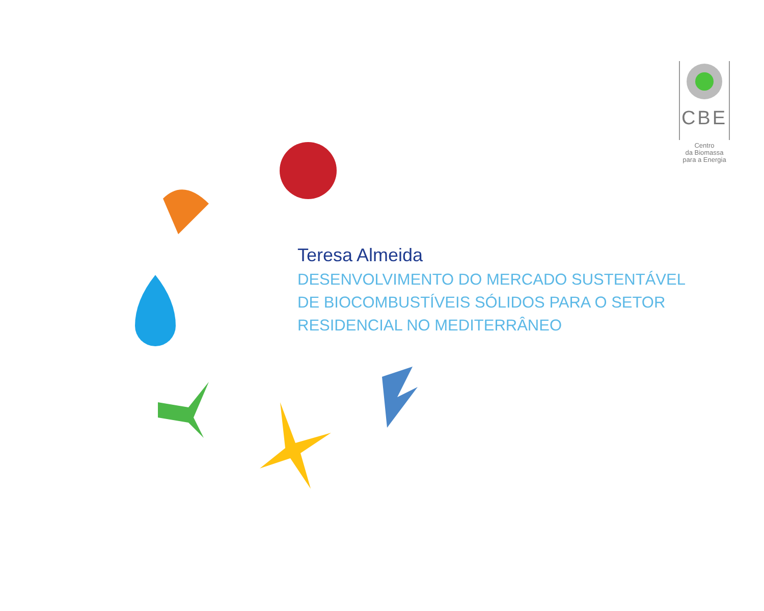CBE
Centro
da Biomassa
para a Energia
Teresa Almeida
DESENVOLVIMENTO DO MERCADO SUSTENTÁVEL
DE BIOCOMBUSTÍVEIS SÓLIDOS PARA O SETOR
RESIDENCIAL NO MEDITERRÂNEO